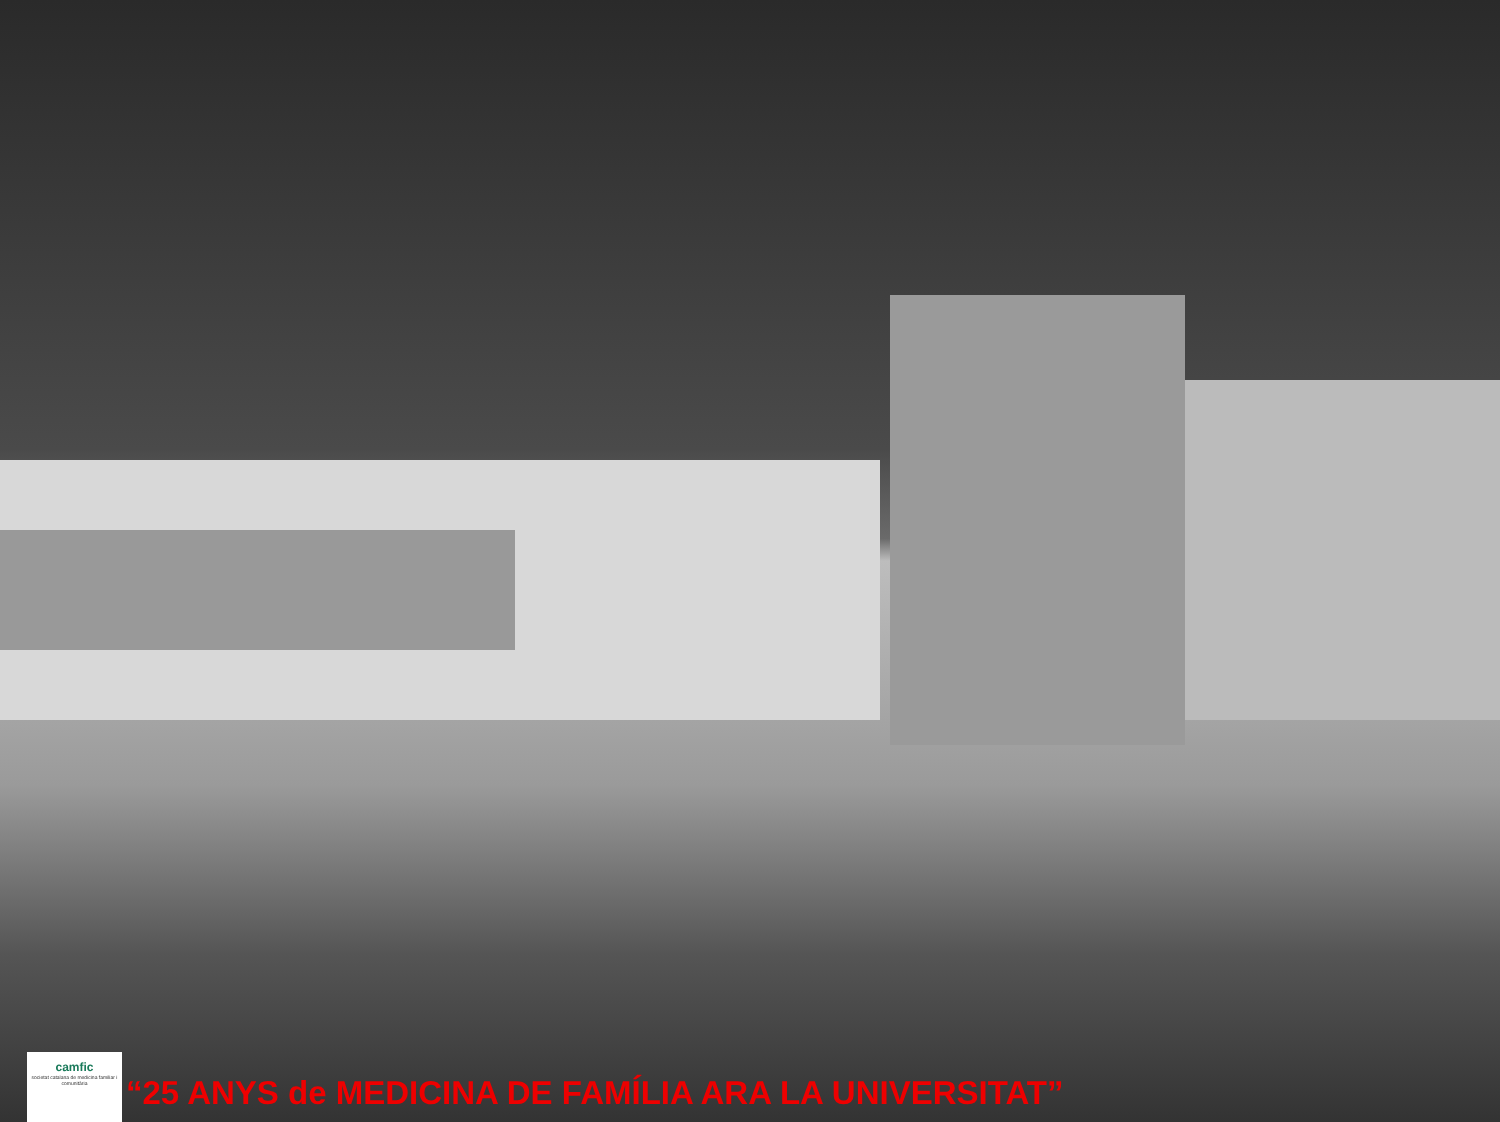camfic
societat catalana de medicina familiar i comunitària
“25 ANYS de MEDICINA DE FAMÍLIA ARA LA UNIVERSITAT”